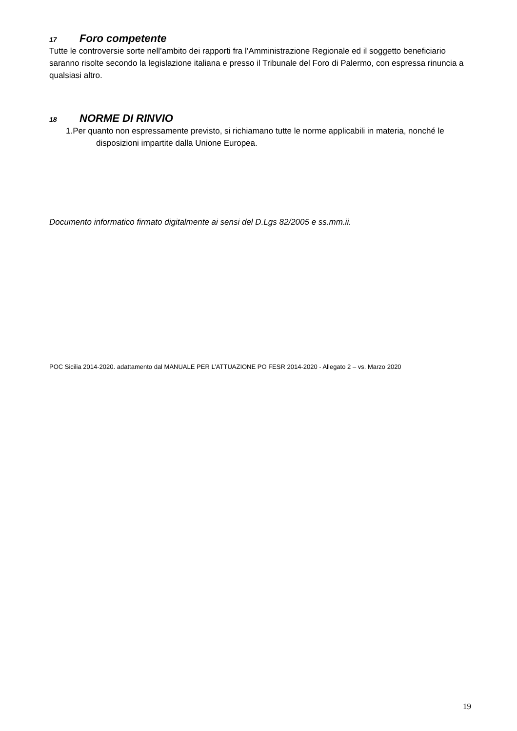17 Foro competente
Tutte le controversie sorte nell’ambito dei rapporti fra l’Amministrazione Regionale ed il soggetto beneficiario saranno risolte secondo la legislazione italiana e presso il Tribunale del Foro di Palermo, con espressa rinuncia a qualsiasi altro.
18 NORME DI RINVIO
1.Per quanto non espressamente previsto, si richiamano tutte le norme applicabili in materia, nonché le disposizioni impartite dalla Unione Europea.
Documento informatico firmato digitalmente ai sensi del D.Lgs 82/2005 e ss.mm.ii.
POC Sicilia 2014-2020. adattamento dal MANUALE PER L’ATTUAZIONE PO FESR 2014-2020 - Allegato 2 – vs. Marzo 2020
19